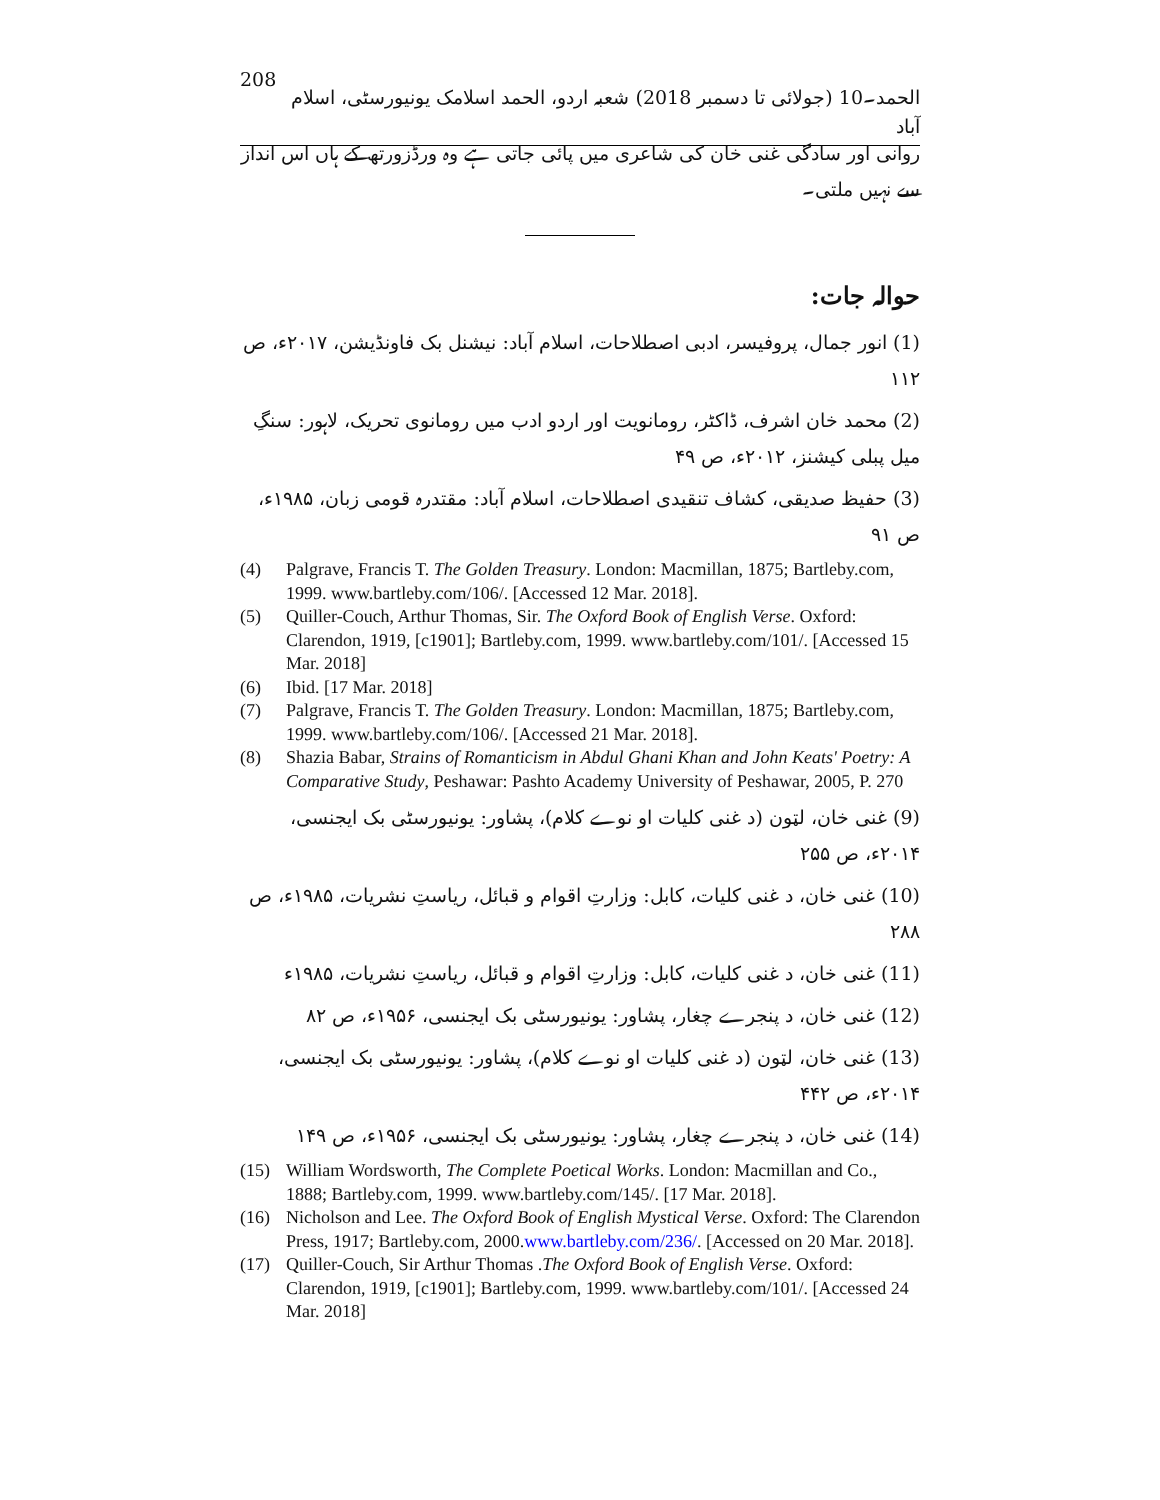208 الحمد۔10 (جولائی تا دسمبر 2018) شعبہ اردو، الحمد اسلامک یونیورسٹی، اسلام آباد
روانی اور سادگی غنی خان کی شاعری میں پائی جاتی ہے وہ ورڈزورتھ کے ہاں اس انداز سے نہیں ملتی۔
حوالہ جات:
(1) انور جمال، پروفیسر، ادبی اصطلاحات، اسلام آباد: نیشنل بک فاونڈیشن، ۲۰۱۷ء، ص ۱۱۲
(2) محمد خان اشرف، ڈاکٹر، رومانویت اور اردو ادب میں رومانوی تحریک، لاہور: سنگِ میل پبلی کیشنز، ۲۰۱۲ء، ص ۴۹
(3) حفیظ صدیقی، کشاف تنقیدی اصطلاحات، اسلام آباد: مقتدرہ قومی زبان، ۱۹۸۵ء، ص ۹۱
(4) Palgrave, Francis T. The Golden Treasury. London: Macmillan, 1875; Bartleby.com, 1999. www.bartleby.com/106/. [Accessed 12 Mar. 2018].
(5) Quiller-Couch, Arthur Thomas, Sir. The Oxford Book of English Verse. Oxford: Clarendon, 1919, [c1901]; Bartleby.com, 1999. www.bartleby.com/101/. [Accessed 15 Mar. 2018]
(6) Ibid. [17 Mar. 2018]
(7) Palgrave, Francis T. The Golden Treasury. London: Macmillan, 1875; Bartleby.com, 1999. www.bartleby.com/106/. [Accessed 21 Mar. 2018].
(8) Shazia Babar, Strains of Romanticism in Abdul Ghani Khan and John Keats' Poetry: A Comparative Study, Peshawar: Pashto Academy University of Peshawar, 2005, P. 270
(9) غنی خان، لټون (د غنی کلیات او نوے کلام)، پشاور: یونیورسٹی بک ایجنسی، ۲۰۱۴ء، ص ۲۵۵
(10) غنی خان، د غنی کلیات، کابل: وزارتِ اقوام و قبائل، ریاستِ نشریات، ۱۹۸۵ء، ص ۲۸۸
(11) غنی خان، د غنی کلیات، کابل: وزارتِ اقوام و قبائل، ریاستِ نشریات، ۱۹۸۵ء
(12) غنی خان، د پنجرے چغار، پشاور: یونیورسٹی بک ایجنسی، ۱۹۵۶ء، ص ۸۲
(13) غنی خان، لټون (د غنی کلیات او نوے کلام)، پشاور: یونیورسٹی بک ایجنسی، ۲۰۱۴ء، ص ۴۴۲
(14) غنی خان، د پنجرے چغار، پشاور: یونیورسٹی بک ایجنسی، ۱۹۵۶ء، ص ۱۴۹
(15) William Wordsworth, The Complete Poetical Works. London: Macmillan and Co., 1888; Bartleby.com, 1999. www.bartleby.com/145/. [17 Mar. 2018].
(16) Nicholson and Lee. The Oxford Book of English Mystical Verse. Oxford: The Clarendon Press, 1917; Bartleby.com, 2000.www.bartleby.com/236/. [Accessed on 20 Mar. 2018].
(17) Quiller-Couch, Sir Arthur Thomas .The Oxford Book of English Verse. Oxford: Clarendon, 1919, [c1901]; Bartleby.com, 1999. www.bartleby.com/101/. [Accessed 24 Mar. 2018]